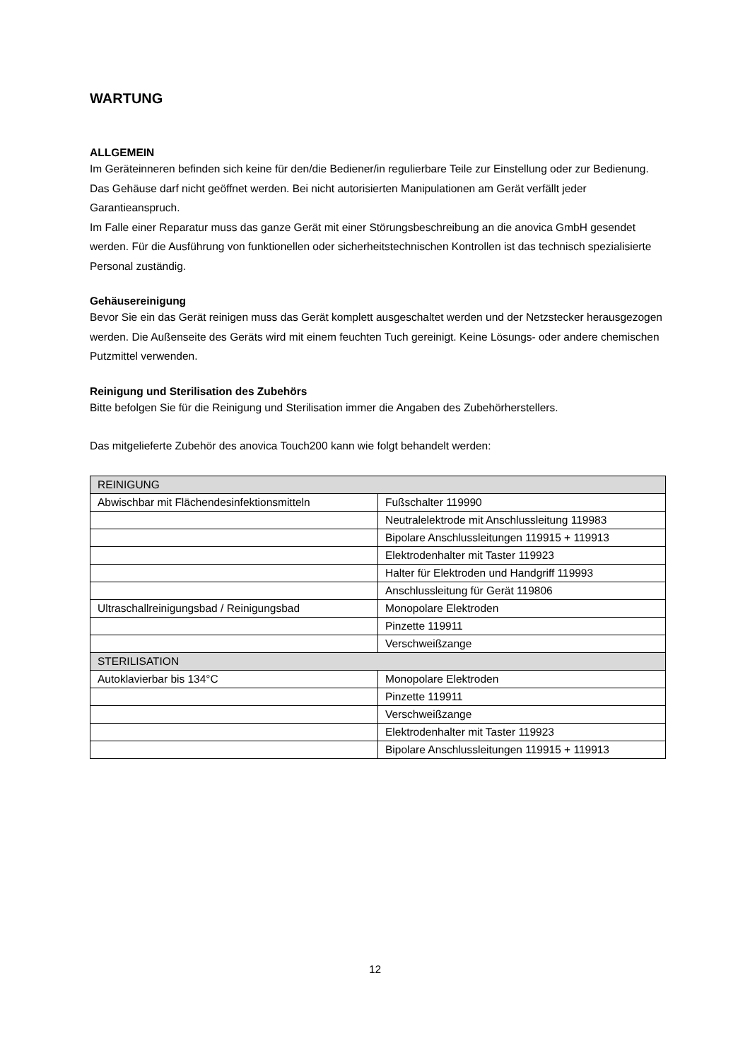WARTUNG
ALLGEMEIN
Im Geräteinneren befinden sich keine für den/die Bediener/in regulierbare Teile zur Einstellung oder zur Bedienung. Das Gehäuse darf nicht geöffnet werden. Bei nicht autorisierten Manipulationen am Gerät verfällt jeder Garantieanspruch.
Im Falle einer Reparatur muss das ganze Gerät mit einer Störungsbeschreibung an die anovica GmbH gesendet werden. Für die Ausführung von funktionellen oder sicherheitstechnischen Kontrollen ist das technisch spezialisierte Personal zuständig.
Gehäusereinigung
Bevor Sie ein das Gerät reinigen muss das Gerät komplett ausgeschaltet werden und der Netzstecker herausgezogen werden. Die Außenseite des Geräts wird mit einem feuchten Tuch gereinigt. Keine Lösungs- oder andere chemischen Putzmittel verwenden.
Reinigung und Sterilisation des Zubehörs
Bitte befolgen Sie für die Reinigung und Sterilisation immer die Angaben des Zubehörherstellers.
Das mitgelieferte Zubehör des anovica Touch200 kann wie folgt behandelt werden:
| REINIGUNG | |
| Abwischbar mit Flächendesinfektionsmitteln | Fußschalter 119990 |
| | Neutralelektrode mit Anschlussleitung 119983 |
| | Bipolare Anschlussleitungen 119915 + 119913 |
| | Elektrodenhalter mit Taster 119923 |
| | Halter für Elektroden und Handgriff 119993 |
| | Anschlussleitung für Gerät 119806 |
| Ultraschallreinigungsbad / Reinigungsbad | Monopolare Elektroden |
| | Pinzette 119911 |
| | Verschweißzange |
| STERILISATION | |
| Autoklavierbar bis 134°C | Monopolare Elektroden |
| | Pinzette 119911 |
| | Verschweißzange |
| | Elektrodenhalter mit Taster 119923 |
| | Bipolare Anschlussleitungen 119915 + 119913 |
12